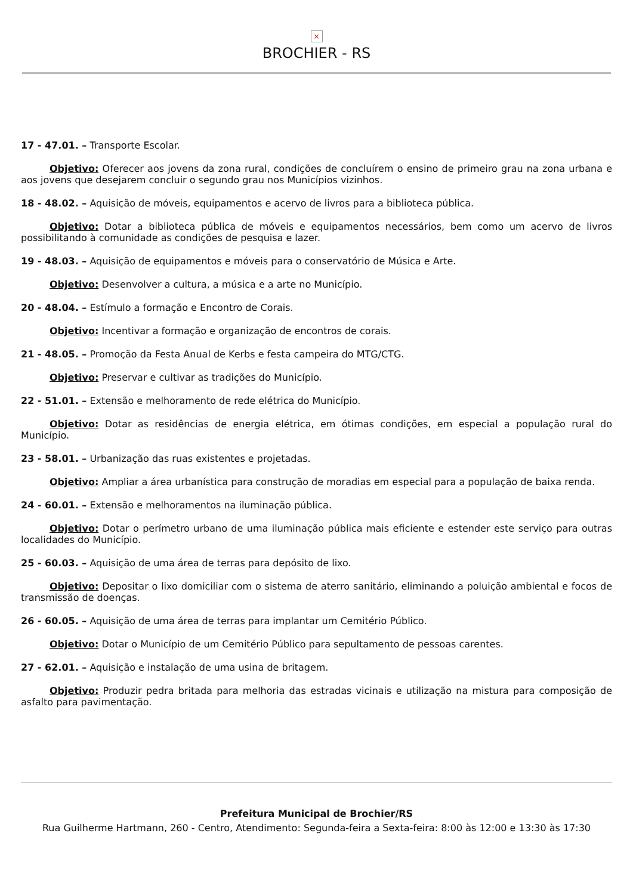×
BROCHIER - RS
17 - 47.01. – Transporte Escolar.
Objetivo: Oferecer aos jovens da zona rural, condições de concluírem o ensino de primeiro grau na zona urbana e aos jovens que desejarem concluir o segundo grau nos Municípios vizinhos.
18 - 48.02. – Aquisição de móveis, equipamentos e acervo de livros para a biblioteca pública.
Objetivo: Dotar a biblioteca pública de móveis e equipamentos necessários, bem como um acervo de livros possibilitando à comunidade as condições de pesquisa e lazer.
19 - 48.03. – Aquisição de equipamentos e móveis para o conservatório de Música e Arte.
Objetivo: Desenvolver a cultura, a música e a arte no Município.
20 - 48.04. – Estímulo a formação e Encontro de Corais.
Objetivo: Incentivar a formação e organização de encontros de corais.
21 - 48.05. – Promoção da Festa Anual de Kerbs e festa campeira do MTG/CTG.
Objetivo: Preservar e cultivar as tradições do Município.
22 - 51.01. – Extensão e melhoramento de rede elétrica do Município.
Objetivo: Dotar as residências de energia elétrica, em ótimas condições, em especial a população rural do Município.
23 - 58.01. – Urbanização das ruas existentes e projetadas.
Objetivo: Ampliar a área urbanística para construção de moradias em especial para a população de baixa renda.
24 - 60.01. – Extensão e melhoramentos na iluminação pública.
Objetivo: Dotar o perímetro urbano de uma iluminação pública mais eficiente e estender este serviço para outras localidades do Município.
25 - 60.03. – Aquisição de uma área de terras para depósito de lixo.
Objetivo: Depositar o lixo domiciliar com o sistema de aterro sanitário, eliminando a poluição ambiental e focos de transmissão de doenças.
26 - 60.05. – Aquisição de uma área de terras para implantar um Cemitério Público.
Objetivo: Dotar o Município de um Cemitério Público para sepultamento de pessoas carentes.
27 - 62.01. – Aquisição e instalação de uma usina de britagem.
Objetivo: Produzir pedra britada para melhoria das estradas vicinais e utilização na mistura para composição de asfalto para pavimentação.
Prefeitura Municipal de Brochier/RS
Rua Guilherme Hartmann, 260 - Centro, Atendimento: Segunda-feira a Sexta-feira: 8:00 às 12:00 e 13:30 às 17:30